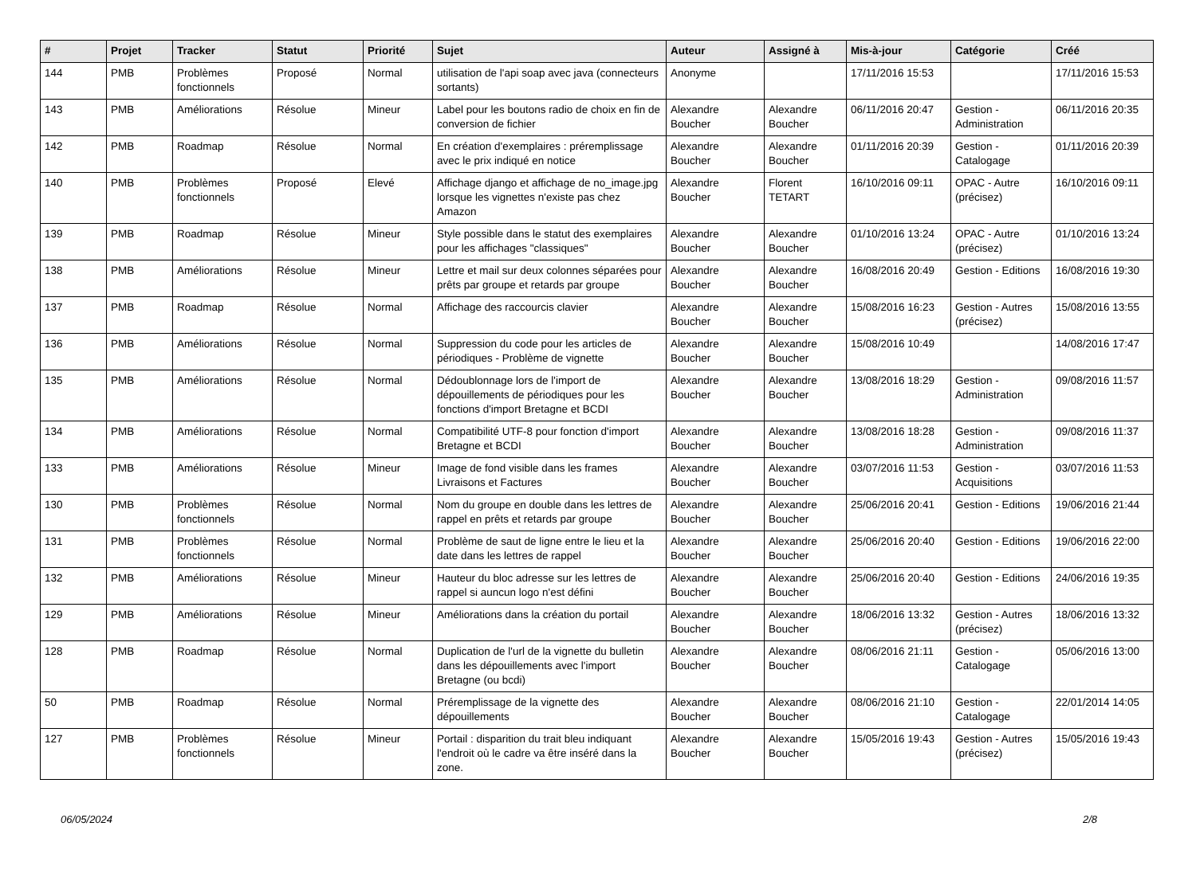| # | Projet | Tracker | Statut | Priorité | Sujet | Auteur | Assigné à | Mis-à-jour | Catégorie | Créé |
| --- | --- | --- | --- | --- | --- | --- | --- | --- | --- | --- |
| 144 | PMB | Problèmes fonctionnels | Proposé | Normal | utilisation de l'api soap avec java (connecteurs sortants) | Anonyme | | 17/11/2016 15:53 | | 17/11/2016 15:53 |
| 143 | PMB | Améliorations | Résolue | Mineur | Label pour les boutons radio de choix en fin de conversion de fichier | Alexandre Boucher | Alexandre Boucher | 06/11/2016 20:47 | Gestion - Administration | 06/11/2016 20:35 |
| 142 | PMB | Roadmap | Résolue | Normal | En création d'exemplaires : préremplissage avec le prix indiqué en notice | Alexandre Boucher | Alexandre Boucher | 01/11/2016 20:39 | Gestion - Catalogage | 01/11/2016 20:39 |
| 140 | PMB | Problèmes fonctionnels | Proposé | Elevé | Affichage django et affichage de no_image.jpg lorsque les vignettes n'existe pas chez Amazon | Alexandre Boucher | Florent TETART | 16/10/2016 09:11 | OPAC - Autre (précisez) | 16/10/2016 09:11 |
| 139 | PMB | Roadmap | Résolue | Mineur | Style possible dans le statut des exemplaires pour les affichages "classiques" | Alexandre Boucher | Alexandre Boucher | 01/10/2016 13:24 | OPAC - Autre (précisez) | 01/10/2016 13:24 |
| 138 | PMB | Améliorations | Résolue | Mineur | Lettre et mail sur deux colonnes séparées pour prêts par groupe et retards par groupe | Alexandre Boucher | Alexandre Boucher | 16/08/2016 20:49 | Gestion - Editions | 16/08/2016 19:30 |
| 137 | PMB | Roadmap | Résolue | Normal | Affichage des raccourcis clavier | Alexandre Boucher | Alexandre Boucher | 15/08/2016 16:23 | Gestion - Autres (précisez) | 15/08/2016 13:55 |
| 136 | PMB | Améliorations | Résolue | Normal | Suppression du code pour les articles de périodiques - Problème de vignette | Alexandre Boucher | Alexandre Boucher | 15/08/2016 10:49 | | 14/08/2016 17:47 |
| 135 | PMB | Améliorations | Résolue | Normal | Dédoublonnage lors de l'import de dépouillements de périodiques pour les fonctions d'import Bretagne et BCDI | Alexandre Boucher | Alexandre Boucher | 13/08/2016 18:29 | Gestion - Administration | 09/08/2016 11:57 |
| 134 | PMB | Améliorations | Résolue | Normal | Compatibilité UTF-8 pour fonction d'import Bretagne et BCDI | Alexandre Boucher | Alexandre Boucher | 13/08/2016 18:28 | Gestion - Administration | 09/08/2016 11:37 |
| 133 | PMB | Améliorations | Résolue | Mineur | Image de fond visible dans les frames Livraisons et Factures | Alexandre Boucher | Alexandre Boucher | 03/07/2016 11:53 | Gestion - Acquisitions | 03/07/2016 11:53 |
| 130 | PMB | Problèmes fonctionnels | Résolue | Normal | Nom du groupe en double dans les lettres de rappel en prêts et retards par groupe | Alexandre Boucher | Alexandre Boucher | 25/06/2016 20:41 | Gestion - Editions | 19/06/2016 21:44 |
| 131 | PMB | Problèmes fonctionnels | Résolue | Normal | Problème de saut de ligne entre le lieu et la date dans les lettres de rappel | Alexandre Boucher | Alexandre Boucher | 25/06/2016 20:40 | Gestion - Editions | 19/06/2016 22:00 |
| 132 | PMB | Améliorations | Résolue | Mineur | Hauteur du bloc adresse sur les lettres de rappel si auncun logo n'est défini | Alexandre Boucher | Alexandre Boucher | 25/06/2016 20:40 | Gestion - Editions | 24/06/2016 19:35 |
| 129 | PMB | Améliorations | Résolue | Mineur | Améliorations dans la création du portail | Alexandre Boucher | Alexandre Boucher | 18/06/2016 13:32 | Gestion - Autres (précisez) | 18/06/2016 13:32 |
| 128 | PMB | Roadmap | Résolue | Normal | Duplication de l'url de la vignette du bulletin dans les dépouillements avec l'import Bretagne (ou bcdi) | Alexandre Boucher | Alexandre Boucher | 08/06/2016 21:11 | Gestion - Catalogage | 05/06/2016 13:00 |
| 50 | PMB | Roadmap | Résolue | Normal | Préremplissage de la vignette des dépouillements | Alexandre Boucher | Alexandre Boucher | 08/06/2016 21:10 | Gestion - Catalogage | 22/01/2014 14:05 |
| 127 | PMB | Problèmes fonctionnels | Résolue | Mineur | Portail : disparition du trait bleu indiquant l'endroit où le cadre va être inséré dans la zone. | Alexandre Boucher | Alexandre Boucher | 15/05/2016 19:43 | Gestion - Autres (précisez) | 15/05/2016 19:43 |
06/05/2024 2/8